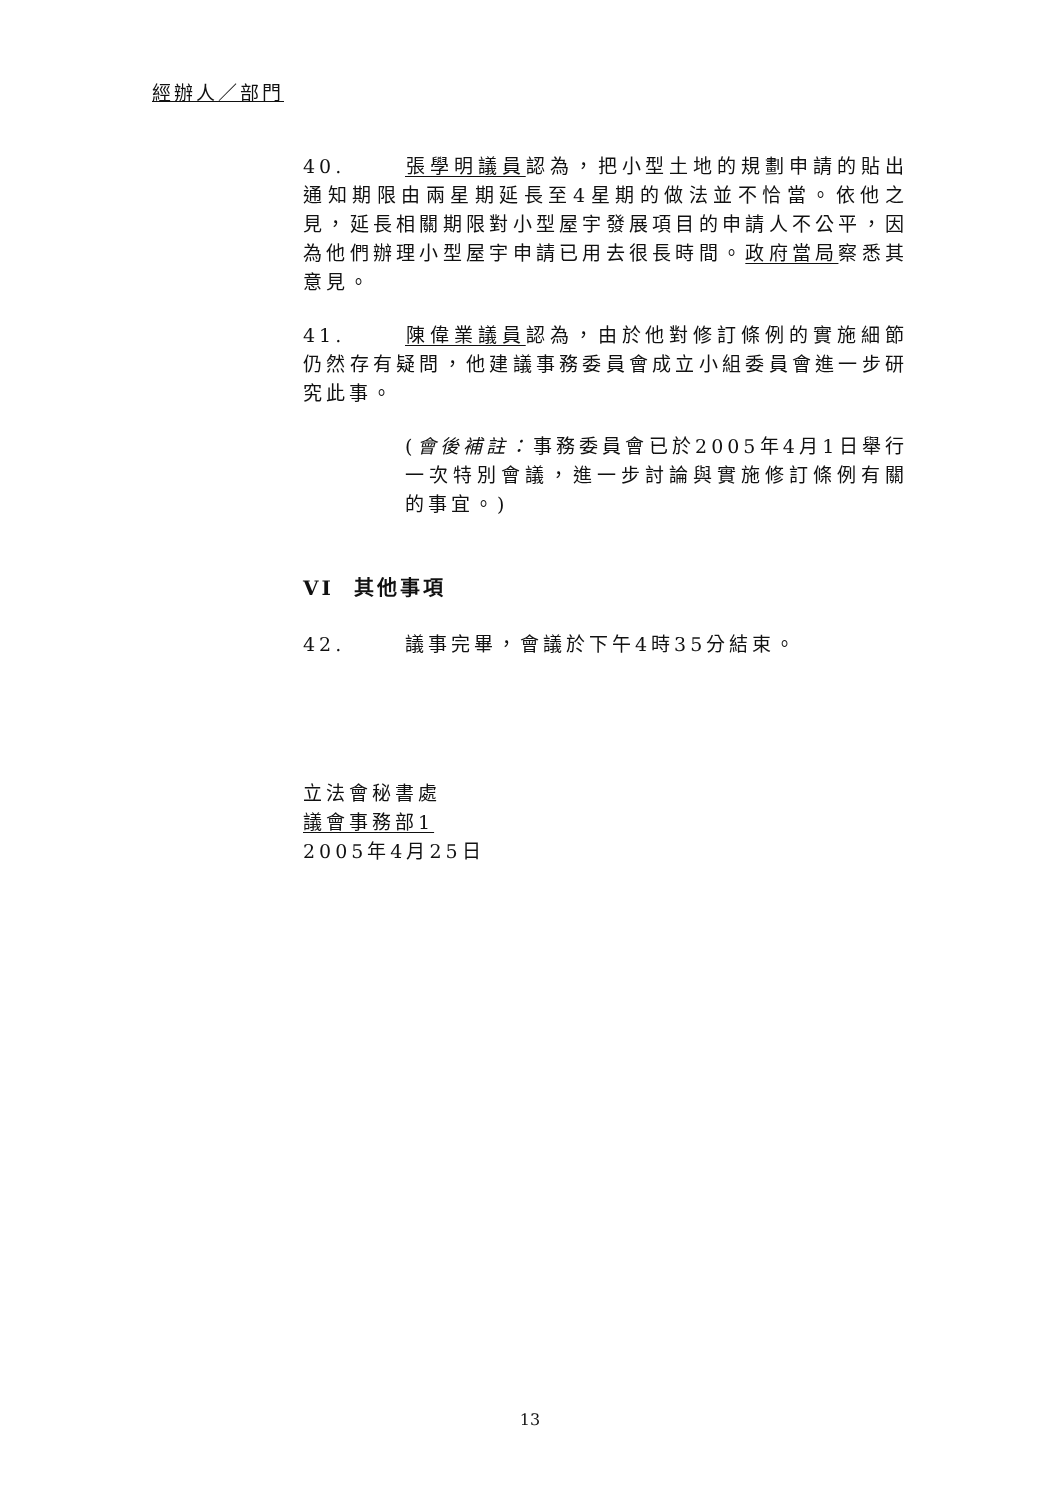經辦人／部門
40. 張學明議員認為，把小型土地的規劃申請的貼出通知期限由兩星期延長至4星期的做法並不恰當。依他之見，延長相關期限對小型屋宇發展項目的申請人不公平，因為他們辦理小型屋宇申請已用去很長時間。政府當局察悉其意見。
41. 陳偉業議員認為，由於他對修訂條例的實施細節仍然存有疑問，他建議事務委員會成立小組委員會進一步研究此事。
(會後補註：事務委員會已於2005年4月1日舉行一次特別會議，進一步討論與實施修訂條例有關的事宜。)
VI 其他事項
42. 議事完畢，會議於下午4時35分結束。
立法會秘書處
議會事務部1
2005年4月25日
13